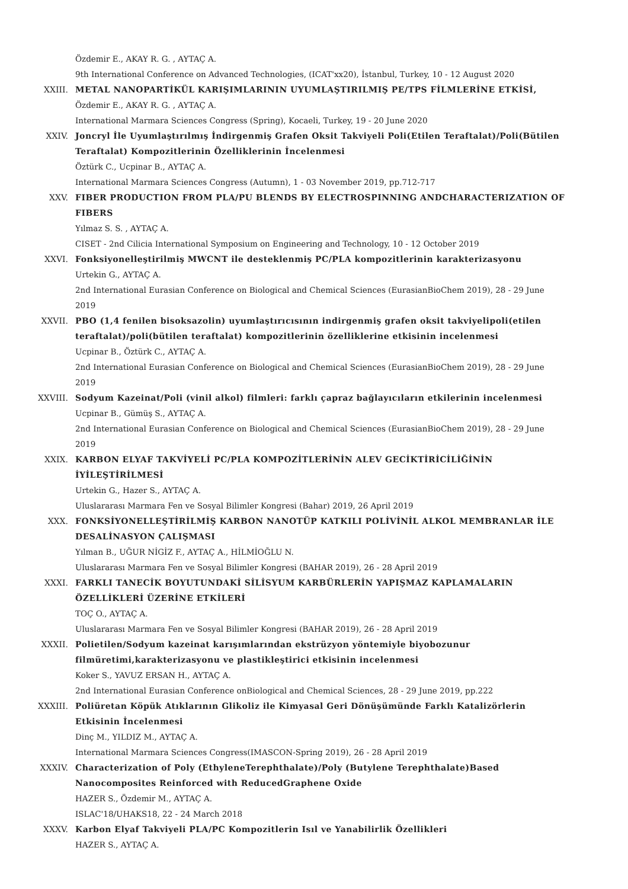Özdemir E., AKAY R. G. , AYTAÇ A.
9th International Conference on Advanced Technologies, (ICAT'xx20), İstanbul, Turkey, 10 - 12 August 2020
XXIII. METAL NANOPARTİKÜL KARIŞIMLARININ UYUMLAŞTIRILMIŞ PE/TPS FİLMLERİNE ETKİSİ,
Özdemir E., AKAY R. G. , AYTAÇ A.
International Marmara Sciences Congress (Spring), Kocaeli, Turkey, 19 - 20 June 2020
XXIV. Joncryl İle Uyumlaştırılmış İndirgenmiş Grafen Oksit Takviyeli Poli(Etilen Teraftalat)/Poli(Bütilen Teraftalat) Kompozitlerinin Özelliklerinin İncelenmesi
Öztürk C., Ucpinar B., AYTAÇ A.
International Marmara Sciences Congress (Autumn), 1 - 03 November 2019, pp.712-717
XXV. FIBER PRODUCTION FROM PLA/PU BLENDS BY ELECTROSPINNING ANDCHARACTERIZATION OF FIBERS
Yılmaz S. S. , AYTAÇ A.
CISET - 2nd Cilicia International Symposium on Engineering and Technology, 10 - 12 October 2019
XXVI. Fonksiyonelleştirilmiş MWCNT ile desteklenmiş PC/PLA kompozitlerinin karakterizasyonu
Urtekin G., AYTAÇ A.
2nd International Eurasian Conference on Biological and Chemical Sciences (EurasianBioChem 2019), 28 - 29 June 2019
XXVII. PBO (1,4 fenilen bisoksazolin) uyumlaştırıcısının indirgenmiş grafen oksit takviyelipoli(etilen teraftalat)/poli(bütilen teraftalat) kompozitlerinin özelliklerine etkisinin incelenmesi
Ucpinar B., Öztürk C., AYTAÇ A.
2nd International Eurasian Conference on Biological and Chemical Sciences (EurasianBioChem 2019), 28 - 29 June 2019
XXVIII. Sodyum Kazeinat/Poli (vinil alkol) filmleri: farklı çapraz bağlayıcıların etkilerinin incelenmesi
Ucpinar B., Gümüş S., AYTAÇ A.
2nd International Eurasian Conference on Biological and Chemical Sciences (EurasianBioChem 2019), 28 - 29 June 2019
XXIX. KARBON ELYAF TAKVİYELİ PC/PLA KOMPOZİTLERİNİN ALEV GECİKTİRİCİLİĞİNİN İYİLEŞTİRİLMESİ
Urtekin G., Hazer S., AYTAÇ A.
Uluslararası Marmara Fen ve Sosyal Bilimler Kongresi (Bahar) 2019, 26 April 2019
XXX. FONKSİYONELLEŞTİRİLMİŞ KARBON NANOTÜP KATKILI POLİVİNİL ALKOL MEMBRANLAR İLE DESALİNASYON ÇALIŞMASI
Yılman B., UĞUR NİGİZ F., AYTAÇ A., HİLMİOĞLU N.
Uluslararası Marmara Fen ve Sosyal Bilimler Kongresi (BAHAR 2019), 26 - 28 April 2019
XXXI. FARKLI TANECİK BOYUTUNDAKİ SİLİSYUM KARBÜRLERİN YAPIŞMAZ KAPLAMALARIN ÖZELLİKLERİ ÜZERİNE ETKİLERİ
TOÇ O., AYTAÇ A.
Uluslararası Marmara Fen ve Sosyal Bilimler Kongresi (BAHAR 2019), 26 - 28 April 2019
XXXII. Polietilen/Sodyum kazeinat karışımlarından ekstrüzyon yöntemiyle biyobozunur filmüretimi,karakterizasyonu ve plastikleştirici etkisinin incelenmesi
Koker S., YAVUZ ERSAN H., AYTAÇ A.
2nd International Eurasian Conference onBiological and Chemical Sciences, 28 - 29 June 2019, pp.222
XXXIII. Poliüretan Köpük Atıklarının Glikoliz ile Kimyasal Geri Dönüşümünde Farklı Katalizörlerin Etkisinin İncelenmesi
Dinç M., YILDIZ M., AYTAÇ A.
International Marmara Sciences Congress(IMASCON-Spring 2019), 26 - 28 April 2019
XXXIV. Characterization of Poly (EthyleneTerephthalate)/Poly (Butylene Terephthalate)Based Nanocomposites Reinforced with ReducedGraphene Oxide
HAZER S., Özdemir M., AYTAÇ A.
ISLAC'18/UHAKS18, 22 - 24 March 2018
XXXV. Karbon Elyaf Takviyeli PLA/PC Kompozitlerin Isıl ve Yanabilirlik Özellikleri
HAZER S., AYTAÇ A.